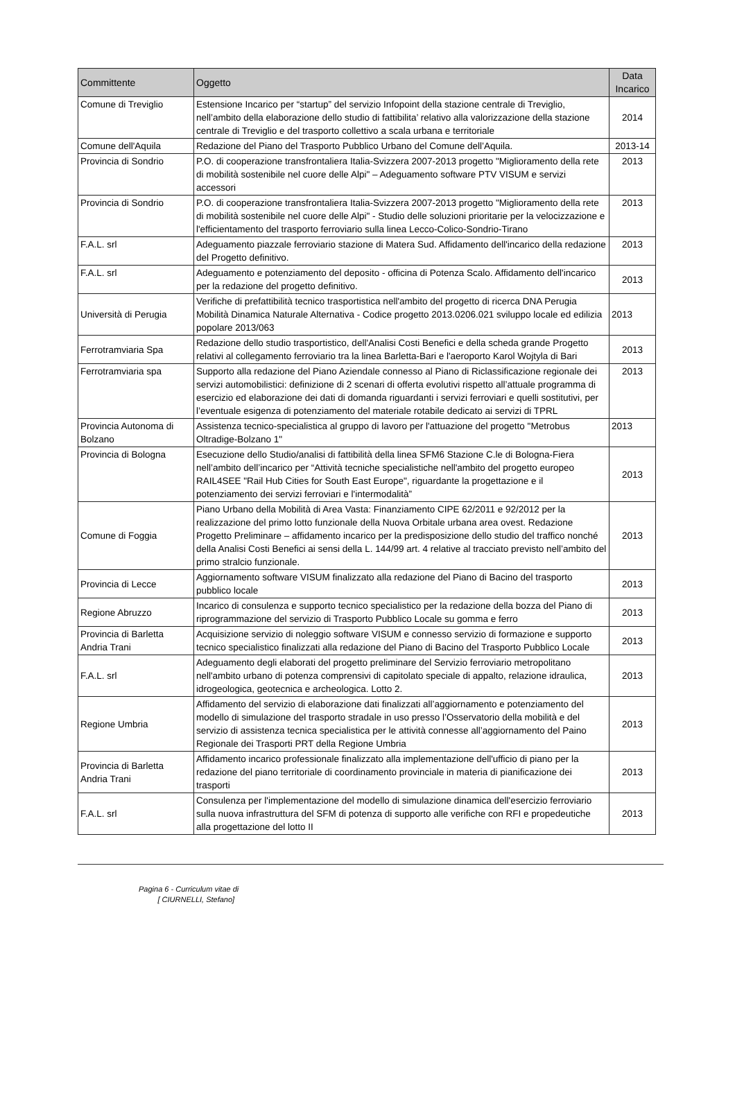| Committente | Oggetto | Data Incarico |
| --- | --- | --- |
| Comune di Treviglio | Estensione Incarico per “startup” del servizio Infopoint della stazione centrale di Treviglio, nell’ambito della elaborazione dello studio di fattibilita’ relativo alla valorizzazione della stazione centrale di Treviglio e del trasporto collettivo a scala urbana e territoriale | 2014 |
| Comune dell'Aquila | Redazione del Piano del Trasporto Pubblico Urbano del Comune dell’Aquila. | 2013-14 |
| Provincia di Sondrio | P.O. di cooperazione transfrontaliera Italia-Svizzera 2007-2013 progetto "Miglioramento della rete di mobilità sostenibile nel cuore delle Alpi" – Adeguamento software PTV VISUM e servizi accessori | 2013 |
| Provincia di Sondrio | P.O. di cooperazione transfrontaliera Italia-Svizzera 2007-2013 progetto "Miglioramento della rete di mobilità sostenibile nel cuore delle Alpi" - Studio delle soluzioni prioritarie per la velocizzazione e l'efficientamento del trasporto ferroviario sulla linea Lecco-Colico-Sondrio-Tirano | 2013 |
| F.A.L. srl | Adeguamento piazzale ferroviario stazione di Matera Sud. Affidamento dell'incarico della redazione del Progetto definitivo. | 2013 |
| F.A.L. srl | Adeguamento e potenziamento del deposito - officina di Potenza Scalo. Affidamento dell'incarico per la redazione del progetto definitivo. | 2013 |
| Università di Perugia | Verifiche di prefattibilità tecnico trasportistica nell'ambito del progetto di ricerca DNA Perugia Mobilità Dinamica Naturale Alternativa - Codice progetto 2013.0206.021 sviluppo locale ed edilizia popolare 2013/063 | 2013 |
| Ferrotramviaria Spa | Redazione dello studio trasportistico, dell'Analisi Costi Benefici e della scheda grande Progetto relativi al collegamento ferroviario tra la linea Barletta-Bari e l'aeroporto Karol Wojtyla di Bari | 2013 |
| Ferrotramviaria spa | Supporto alla redazione del Piano Aziendale connesso al Piano di Riclassificazione regionale dei servizi automobilistici: definizione di 2 scenari di offerta evolutivi rispetto all’attuale programma di esercizio ed elaborazione dei dati di domanda riguardanti i servizi ferroviari e quelli sostitutivi, per l’eventuale esigenza di potenziamento del materiale rotabile dedicato ai servizi di TPRL | 2013 |
| Provincia Autonoma di Bolzano | Assistenza tecnico-specialistica al gruppo di lavoro per l'attuazione del progetto "Metrobus Oltradige-Bolzano 1" | 2013 |
| Provincia di Bologna | Esecuzione dello Studio/analisi di fattibilità della linea SFM6 Stazione C.le di Bologna-Fiera nell’ambito dell’incarico per “Attività tecniche specialistiche nell'ambito del progetto europeo RAIL4SEE "Rail Hub Cities for South East Europe", riguardante la progettazione e il potenziamento dei servizi ferroviari e l'intermodalità” | 2013 |
| Comune di Foggia | Piano Urbano della Mobilità di Area Vasta: Finanziamento CIPE 62/2011 e 92/2012 per la realizzazione del primo lotto funzionale della Nuova Orbitale urbana area ovest. Redazione Progetto Preliminare – affidamento incarico per la predisposizione dello studio del traffico nonché della Analisi Costi Benefici ai sensi della L. 144/99 art. 4 relative al tracciato previsto nell’ambito del primo stralcio funzionale. | 2013 |
| Provincia di Lecce | Aggiornamento software VISUM finalizzato alla redazione del Piano di Bacino del trasporto pubblico locale | 2013 |
| Regione Abruzzo | Incarico di consulenza e supporto tecnico specialistico per la redazione della bozza del Piano di riprogrammazione del servizio di Trasporto Pubblico Locale su gomma e ferro | 2013 |
| Provincia di Barletta Andria Trani | Acquisizione servizio di noleggio software VISUM e connesso servizio di formazione e supporto tecnico specialistico finalizzati alla redazione del Piano di Bacino del Trasporto Pubblico Locale | 2013 |
| F.A.L. srl | Adeguamento degli elaborati del progetto preliminare del Servizio ferroviario metropolitano nell'ambito urbano di potenza comprensivi di capitolato speciale di appalto, relazione idraulica, idrogeologica, geotecnica e archeologica. Lotto 2. | 2013 |
| Regione Umbria | Affidamento del servizio di elaborazione dati finalizzati all’aggiornamento e potenziamento del modello di simulazione del trasporto stradale in uso presso l’Osservatorio della mobilità e del servizio di assistenza tecnica specialistica per le attività connesse all’aggiornamento del Paino Regionale dei Trasporti PRT della Regione Umbria | 2013 |
| Provincia di Barletta Andria Trani | Affidamento incarico professionale finalizzato alla implementazione dell'ufficio di piano per la redazione del piano territoriale di coordinamento provinciale in materia di pianificazione dei trasporti | 2013 |
| F.A.L. srl | Consulenza per l'implementazione del modello di simulazione dinamica dell'esercizio ferroviario sulla nuova infrastruttura del SFM di potenza di supporto alle verifiche con RFI e propedeutiche alla progettazione del lotto II | 2013 |
Pagina 6 - Curriculum vitae di
[ CIURNELLI, Stefano]